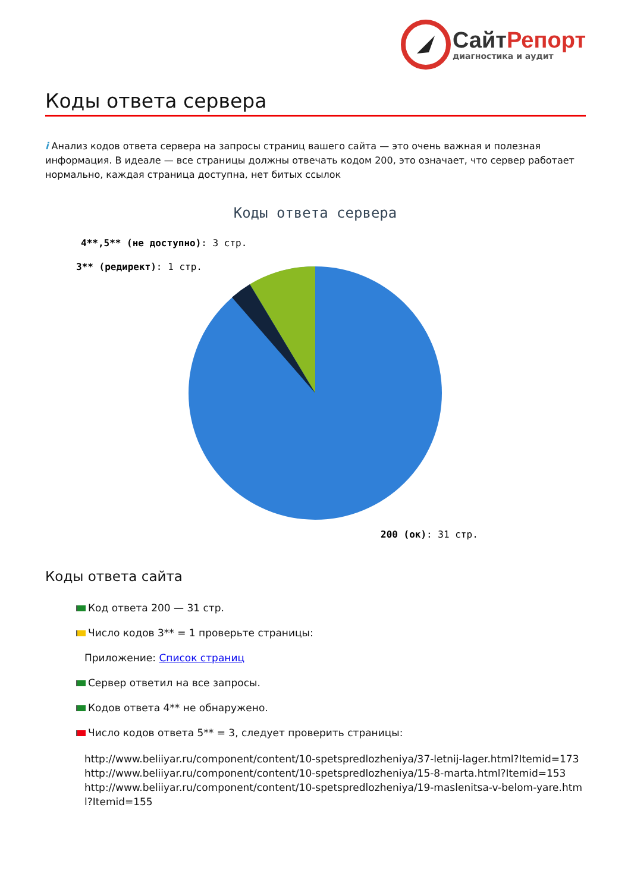СайтРепорт
диагностика и аудит
Коды ответа сервера
i Анализ кодов ответа сервера на запросы страниц вашего сайта — это очень важная и полезная информация. В идеале — все страницы должны отвечать кодом 200, это означает, что сервер работает нормально, каждая страница доступна, нет битых ссылок
Коды ответа сервера
4**,5** (не доступно): 3 стр.
3** (редирект): 1 стр.
200 (ок): 31 стр.
Коды ответа сайта
Код ответа 200 — 31 стр.
Число кодов 3** = 1 проверьте страницы:
Приложение: Список страниц
Сервер ответил на все запросы.
Кодов ответа 4** не обнаружено.
Число кодов ответа 5** = 3, следует проверить страницы:
http://www.beliiyar.ru/component/content/10-spetspredlozheniya/37-letnij-lager.html?Itemid=173
http://www.beliiyar.ru/component/content/10-spetspredlozheniya/15-8-marta.html?Itemid=153
http://www.beliiyar.ru/component/content/10-spetspredlozheniya/19-maslenitsa-v-belom-yare.html?Itemid=155